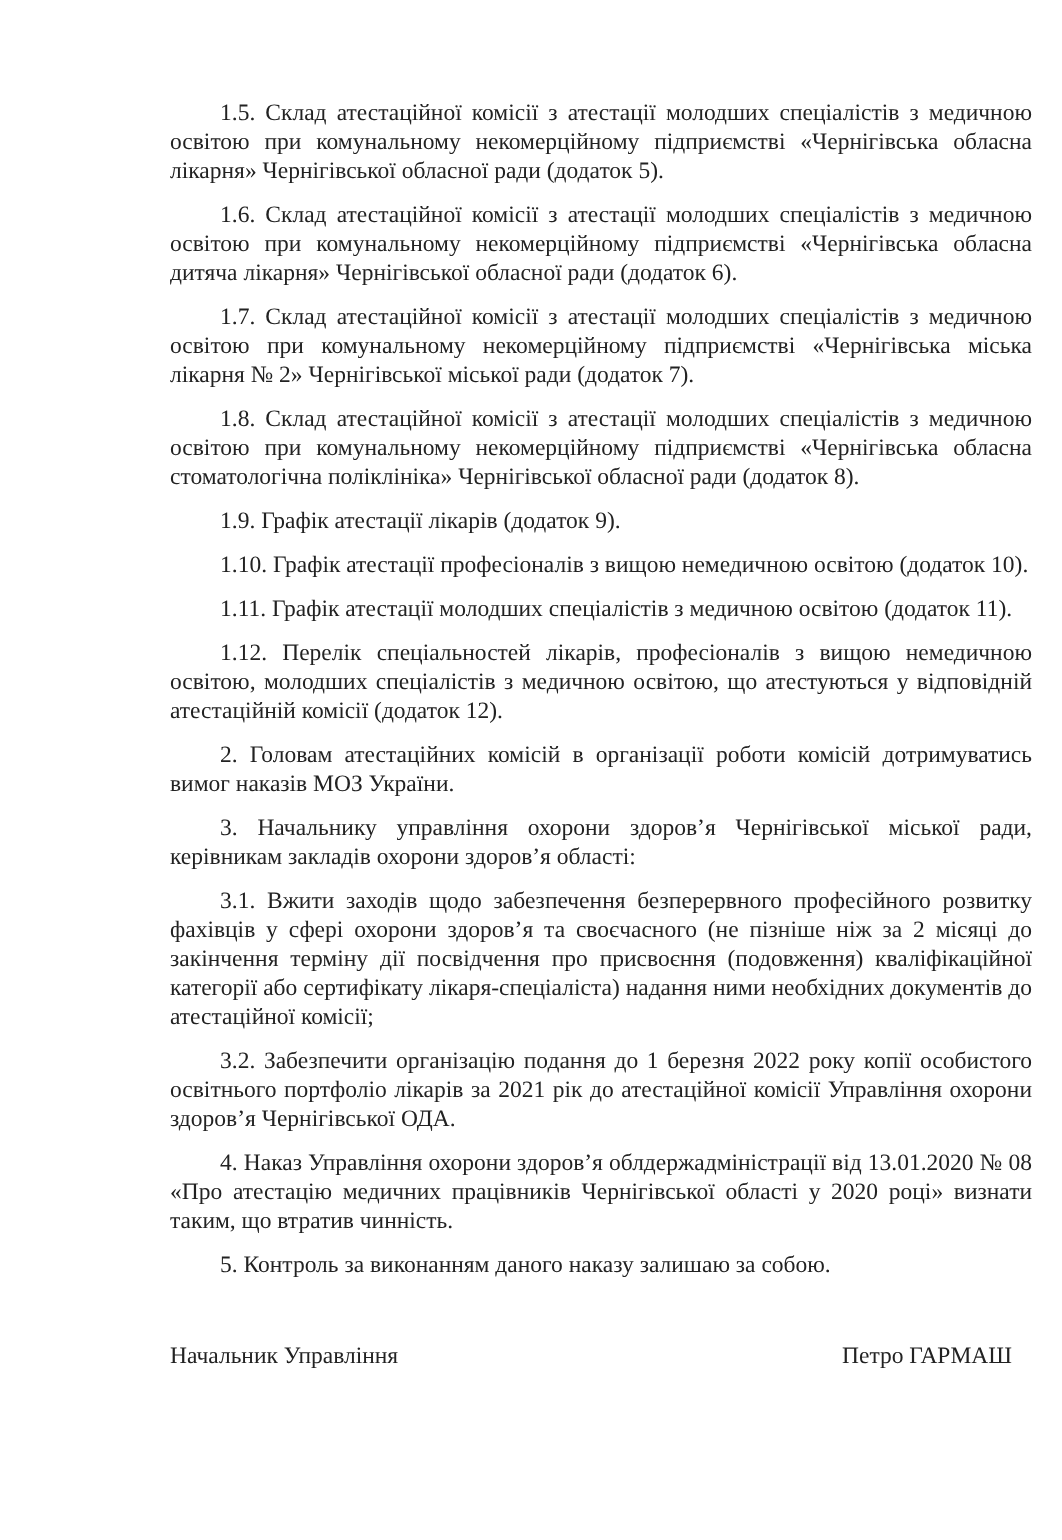1.5. Склад атестаційної комісії з атестації молодших спеціалістів з медичною освітою при комунальному некомерційному підприємстві «Чернігівська обласна лікарня» Чернігівської обласної ради (додаток 5).
1.6. Склад атестаційної комісії з атестації молодших спеціалістів з медичною освітою при комунальному некомерційному підприємстві «Чернігівська обласна дитяча лікарня» Чернігівської обласної ради (додаток 6).
1.7. Склад атестаційної комісії з атестації молодших спеціалістів з медичною освітою при комунальному некомерційному підприємстві «Чернігівська міська лікарня № 2» Чернігівської міської ради (додаток 7).
1.8. Склад атестаційної комісії з атестації молодших спеціалістів з медичною освітою при комунальному некомерційному підприємстві «Чернігівська обласна стоматологічна поліклініка» Чернігівської обласної ради (додаток 8).
1.9. Графік атестації лікарів (додаток 9).
1.10. Графік атестації професіоналів з вищою немедичною освітою (додаток 10).
1.11. Графік атестації молодших спеціалістів з медичною освітою (додаток 11).
1.12. Перелік спеціальностей лікарів, професіоналів з вищою немедичною освітою, молодших спеціалістів з медичною освітою, що атестуються у відповідній атестаційній комісії (додаток 12).
2. Головам атестаційних комісій в організації роботи комісій дотримуватись вимог наказів МОЗ України.
3. Начальнику управління охорони здоров’я Чернігівської міської ради, керівникам закладів охорони здоров’я області:
3.1. Вжити заходів щодо забезпечення безперервного професійного розвитку фахівців у сфері охорони здоров’я та своєчасного (не пізніше ніж за 2 місяці до закінчення терміну дії посвідчення про присвоєння (подовження) кваліфікаційної категорії або сертифікату лікаря-спеціаліста) надання ними необхідних документів до атестаційної комісії;
3.2. Забезпечити організацію подання до 1 березня 2022 року копії особистого освітнього портфоліо лікарів за 2021 рік до атестаційної комісії Управління охорони здоров’я Чернігівської ОДА.
4. Наказ Управління охорони здоров’я облдержадміністрації від 13.01.2020 № 08 «Про атестацію медичних працівників Чернігівської області у 2020 році» визнати таким, що втратив чинність.
5. Контроль за виконанням даного наказу залишаю за собою.
Начальник Управління Петро ГАРМАШ